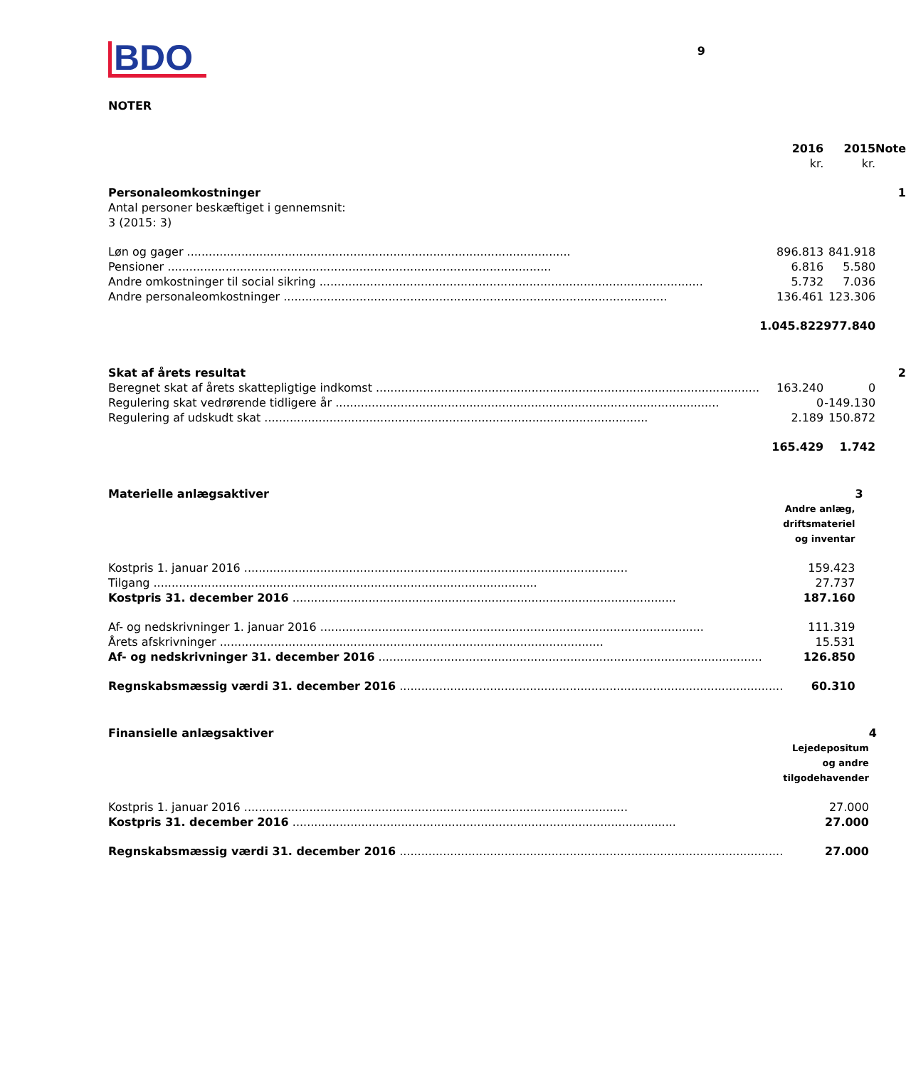BDO
9
NOTER
| | 2016 kr. | 2015 kr. | Note |
| Personaleomkostninger Antal personer beskæftiget i gennemsnit: 3 (2015: 3) | | | 1 |
| Løn og gager | 896.813 | 841.918 | |
| Pensioner | 6.816 | 5.580 | |
| Andre omkostninger til social sikring | 5.732 | 7.036 | |
| Andre personaleomkostninger | 136.461 | 123.306 | |
| | 1.045.822 | 977.840 | |
| Skat af årets resultat | | | 2 |
| Beregnet skat af årets skattepligtige indkomst | 163.240 | 0 | |
| Regulering skat vedrørende tidligere år | 0 | -149.130 | |
| Regulering af udskudt skat | 2.189 | 150.872 | |
| | 165.429 | 1.742 | |
| Materielle anlægsaktiver | | 3 |
| | Andre anlæg, driftsmateriel og inventar | |
| Kostpris 1. januar 2016 | 159.423 | |
| Tilgang | 27.737 | |
| Kostpris 31. december 2016 | 187.160 | |
| Af- og nedskrivninger 1. januar 2016 | 111.319 | |
| Årets afskrivninger | 15.531 | |
| Af- og nedskrivninger 31. december 2016 | 126.850 | |
| Regnskabsmæssig værdi 31. december 2016 | 60.310 | |
| Finansielle anlægsaktiver | | 4 |
| | Lejedepositum og andre tilgodehavender | |
| Kostpris 1. januar 2016 | 27.000 | |
| Kostpris 31. december 2016 | 27.000 | |
| Regnskabsmæssig værdi 31. december 2016 | 27.000 | |